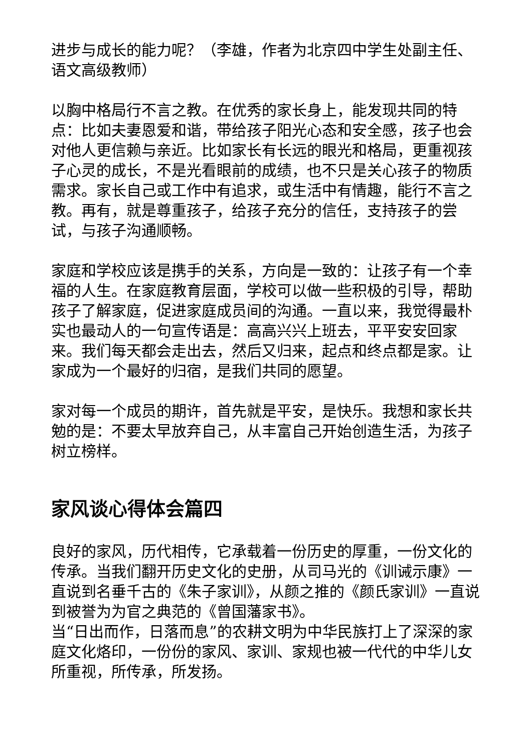进步与成长的能力呢？（李雄，作者为北京四中学生处副主任、语文高级教师）
以胸中格局行不言之教。在优秀的家长身上，能发现共同的特点：比如夫妻恩爱和谐，带给孩子阳光心态和安全感，孩子也会对他人更信赖与亲近。比如家长有长远的眼光和格局，更重视孩子心灵的成长，不是光看眼前的成绩，也不只是关心孩子的物质需求。家长自己或工作中有追求，或生活中有情趣，能行不言之教。再有，就是尊重孩子，给孩子充分的信任，支持孩子的尝试，与孩子沟通顺畅。
家庭和学校应该是携手的关系，方向是一致的：让孩子有一个幸福的人生。在家庭教育层面，学校可以做一些积极的引导，帮助孩子了解家庭，促进家庭成员间的沟通。一直以来，我觉得最朴实也最动人的一句宣传语是：高高兴兴上班去，平平安安回家来。我们每天都会走出去，然后又归来，起点和终点都是家。让家成为一个最好的归宿，是我们共同的愿望。
家对每一个成员的期许，首先就是平安，是快乐。我想和家长共勉的是：不要太早放弃自己，从丰富自己开始创造生活，为孩子树立榜样。
家风谈心得体会篇四
良好的家风，历代相传，它承载着一份历史的厚重，一份文化的传承。当我们翻开历史文化的史册，从司马光的《训诫示康》一直说到名垂千古的《朱子家训》，从颜之推的《颜氏家训》一直说到被誉为为官之典范的《曾国藩家书》。
当“日出而作，日落而息”的农耕文明为中华民族打上了深深的家庭文化烙印，一份份的家风、家训、家规也被一代代的中华儿女所重视，所传承，所发扬。